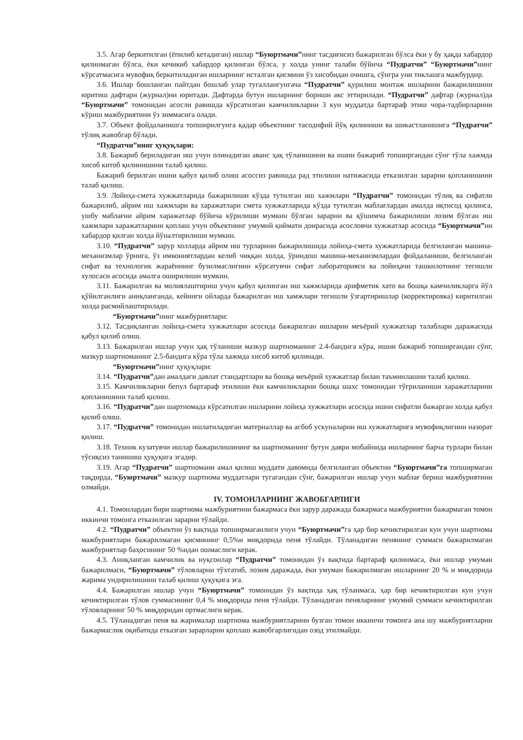3.5. Агар беркитилган (ёпилиб кетадиган) ишлар “Буюртмачи”нинг тасдиғисиз бажарилган бўлса ёки у бу ҳақда хабардор қилинмаган бўлса, ёки кечикиб хабардор қилинган бўлса, у холда унинг талаби бўйича “Пудратчи” “Буюртмачи”нинг кўрсатмасига мувофиқ беркитиладиган ишларнинг исталган қисмини ўз хисобидан очишга, сўнгра уни тиклашга мажбурдир.
3.6. Ишлар бошланган пайтдан бошлаб улар тугаллангунгача “Пудратчи” қурилиш монтаж ишларини бажарилишини юритиш дафтари (журнал)ни юритади. Дафтарда бутун ишларнинг бориши акс эттирилади. “Пудратчи” дафтар (журнал)да “Буюртмачи” томонидан асосли равишда кўрсатилган камчиликларни 3 кун муддатда бартараф этиш чора-тадбирларини кўриш мажбуриятини ўз зиммасига олади.
3.7. Объект фойдаланишга топширилгунга қадар объектнинг тасодифий йўқ қилиниши ва шикастланишига “Пудратчи” тўлиқ жавобгар бўлади.
“Пудратчи”нинг ҳуқуқлари:
3.8. Бажариб бериладиган иш учун олинадиган аванс ҳақ тўланишини ва ишни бажариб топширгандан сўнг тўла хажмда хисоб китоб қилинишини талаб қилиш.
Бажариб берилган ишни қабул қилиб олиш асоссиз равишда рад этилиши натижасида етказилган зарарни қопланишини талаб қилиш.
3.9. Лойиҳа-смета хужжатларида бажарилиши кўзда тутилган иш хажмлари “Пудратчи” томонидан тўлиқ ва сифатли бажарилиб, айрим иш хажмлари ва харажатлари смета хужжатларида кўзда тутилган маблағлардан амалда иқтисод қилинса, ушбу маблағни айрим харажатлар бўйича кўрилиши мумкин бўлган зарарни ва қўшимча бажарилиши лозим бўлган иш хажмлари харажатларини қоплаш учун объектнинг умумий қиймати доирасида асословчи хужжатлар асосида “Буюртмачи”ни хабардор қилган холда йўналтирилиши мумкин.
3.10. “Пудратчи” зарур холларда айрим иш турларини бажарилишида лойиҳа-смета хужжатларида белгиланган машина-механизмлар ўрнига, ўз имкониятлардан келиб чиққан холда, ўриндош машина-механизмлардан фойдаланиши, белгиланган сифат ва технологик жараённинг бузилмаслигини кўрсатувчи сифат лабораторияси ва лойиҳачи ташкилотнинг тегишли хулосаси асосида амалга оширилиши мумкин.
3.11. Бажарилган ва молиялаштириш учун қабул қилинган иш хажмларида арифметик хато ва бошқа камчиликларга йўл қўйилганлиги аниқланганда, кейинги ойларда бажарилган иш хамжлари тегишли ўзгартиришлар (корректировка) киритилган холда расмийлаштирилади.
“Буюртмачи”нинг мажбуриятлари:
3.12. Тасдиқланган лойиҳа-смета хужжатлари асосида бажарилган ишларни меъёрий хужжатлар талаблари даражасида қабул қилиб олиш.
3.13. Бажарилган ишлар учун ҳақ тўланиши мазкур шартноманинг 2.4-бандига кўра, ишни бажариб топширгандан сўнг, мазкур шартноманинг 2.5-бандига кўра тўла хажмда хисоб китоб қилинади.
“Буюртмачи”нинг ҳуқуқлари:
3.14. “Пудратчи”дан амалдаги давлат стандартлари ва бошқа меъёрий хужжатлар билан таъминлашни талаб қилиш.
3.15. Камчиликларни бепул бартараф этилиши ёки камчиликларни бошқа шахс томонидан тўғриланиши харажатларини қопланишини талаб қилиш.
3.16. “Пудратчи”дан шартномада кўрсатилган ишларини лойиҳа хужжатлари асосида ишни сифатли бажарган холда қабул қилиб олиш.
3.17. “Пудратчи” томонидан ишлатиладиган материаллар ва асбоб ускуналарни иш хужжатларига мувофиқлигини назорат қилиш.
3.18. Техник кузатувчи ишлар бажарилишининг ва шартноманинг бутун даври мобайнида ишларнинг барча турлари билан тўсиқсиз танишиш ҳуқуқига эгадир.
3.19. Агар “Пудратчи” шартномани амал қилиш муддати давомида белгиланган объектни “Буюртмачи”га топширмаган тақдирда, “Буюртмачи” мазкур шартнома муддатлари тугагандан сўнг, бажарилган ишлар учун маблағ бериш мажбуриятини олмайди.
IV. ТОМОНЛАРНИНГ ЖАВОБГАРЛИГИ
4.1. Томонлардан бири шартнома мажбуриятини бажармаса ёки зарур даражада бажармаса мажбуриятни бажармаган томон иккинчи томонга етказилган зарарни тўлайди.
4.2. “Пудратчи” объектни ўз вақтида топширмаганлиги учун “Буюртмачи”га ҳар бир кечиктирилган кун учун шартнома мажбуриятлари бажарилмаган қисмининг 0,5%и миқдорида пеня тўлайди. Тўланадиган пенянинг суммаси бажарилмаган мажбуриятлар баҳосининг 50 %идан ошмаслиги керак.
4.3. Аниқланган камчилик ва нуқсонлар “Пудратчи” томонидан ўз вақтида бартараф қилинмаса, ёки ишлар умуман бажарилмаси, “Буюртмачи” тўловларни тўхтатиб, лозим даражада, ёки умуман бажарилмаган ишларнинг 20 % и миқдорида жарима ундирилишини талаб қилиш ҳуқуқига эга.
4.4. Бажарилган ишлар учун “Буюртмачи” томонидан ўз вақтида ҳақ тўланмаса, ҳар бир кечиктирилган кун учун кечиктирилган тўлов суммасининг 0,4 % миқдорида пеня тўлайди. Тўланадиган пеняларнинг умумий суммаси кечиктирилган тўловларнинг 50 % миқдоридан ортмаслиги керак.
4.5. Тўланадиган пеня ва жарималар шартнома мажбуриятларини бузган томон иккинчи томонга ана шу мажбуриятларни бажармаслик оқибатида етказган зарарларни қоплаш жавобгарлигидан озод этилмайди.